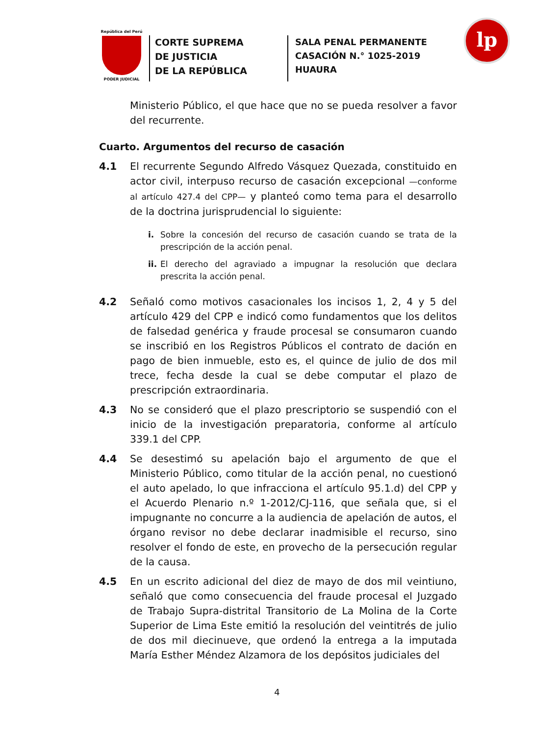República del Perú
PODER JUDICIAL
CORTE SUPREMA
DE JUSTICIA
DE LA REPÚBLICA
SALA PENAL PERMANENTE
CASACIÓN N.° 1025-2019
HUAURA
lp
Ministerio Público, el que hace que no se pueda resolver a favor del recurrente.
Cuarto. Argumentos del recurso de casación
4.1 El recurrente Segundo Alfredo Vásquez Quezada, constituido en actor civil, interpuso recurso de casación excepcional —conforme al artículo 427.4 del CPP— y planteó como tema para el desarrollo de la doctrina jurisprudencial lo siguiente:
i. Sobre la concesión del recurso de casación cuando se trata de la prescripción de la acción penal.
ii.
El derecho del agraviado a impugnar la resolución que declara prescrita la acción penal.
4.2 Señaló como motivos casacionales los incisos 1, 2, 4 y 5 del artículo 429 del CPP e indicó como fundamentos que los delitos de falsedad genérica y fraude procesal se consumaron cuando se inscribió en los Registros Públicos el contrato de dación en pago de bien inmueble, esto es, el quince de julio de dos mil trece, fecha desde la cual se debe computar el plazo de prescripción extraordinaria.
4.3 No se consideró que el plazo prescriptorio se suspendió con el inicio de la investigación preparatoria, conforme al artículo 339.1 del CPP.
4.4 Se desestimó su apelación bajo el argumento de que el Ministerio Público, como titular de la acción penal, no cuestionó el auto apelado, lo que infracciona el artículo 95.1.d) del CPP y el Acuerdo Plenario n.º 1-2012/CJ-116, que señala que, si el impugnante no concurre a la audiencia de apelación de autos, el órgano revisor no debe declarar inadmisible el recurso, sino resolver el fondo de este, en provecho de la persecución regular de la causa.
4.5 En un escrito adicional del diez de mayo de dos mil veintiuno, señaló que como consecuencia del fraude procesal el Juzgado de Trabajo Supra-distrital Transitorio de La Molina de la Corte Superior de Lima Este emitió la resolución del veintitrés de julio de dos mil diecinueve, que ordenó la entrega a la imputada María Esther Méndez Alzamora de los depósitos judiciales del
4